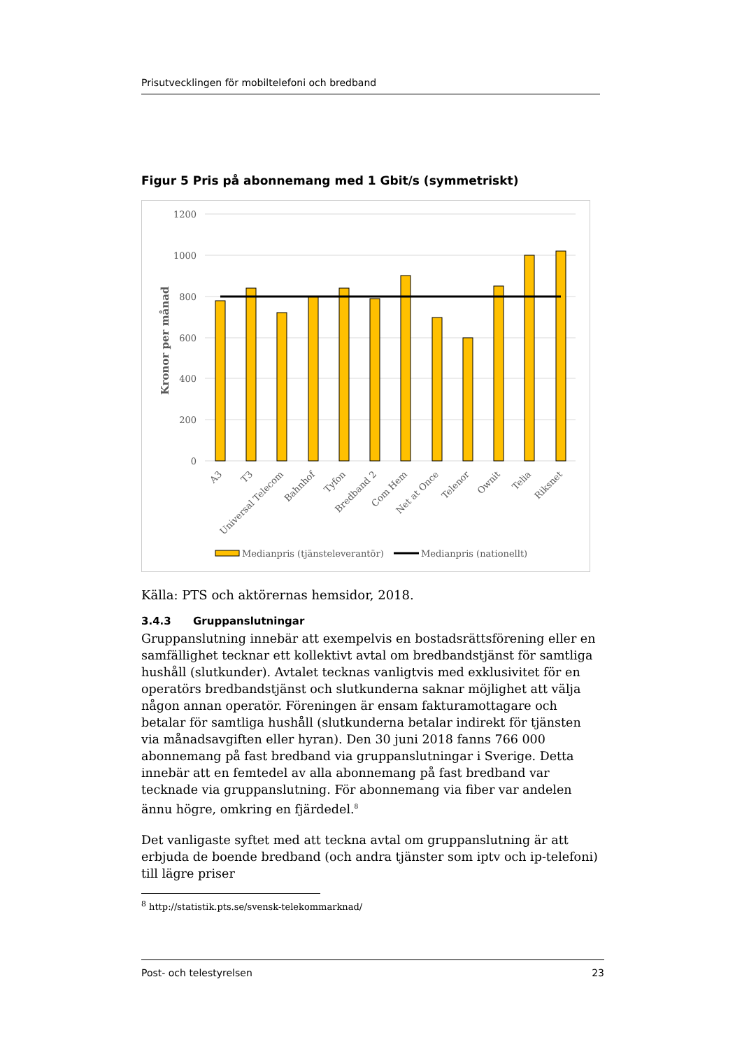Prisutvecklingen för mobiltelefoni och bredband
Figur 5 Pris på abonnemang med 1 Gbit/s (symmetriskt)
1200
1000
800
600
400
200
0
Kronor per månad
A3
T3
Universal Telecom
Bahnhof
Tyfon
Bredband 2
Com Hem
Net at Once
Telenor
Ownit
Telia
Riksnet
Medianpris (tjänsteleverantör)
Medianpris (nationellt)
Källa: PTS och aktörernas hemsidor, 2018.
3.4.3 Gruppanslutningar
Gruppanslutning innebär att exempelvis en bostadsrättsförening eller en samfällighet tecknar ett kollektivt avtal om bredbandstjänst för samtliga hushåll (slutkunder). Avtalet tecknas vanligtvis med exklusivitet för en operatörs bredbandstjänst och slutkunderna saknar möjlighet att välja någon annan operatör. Föreningen är ensam fakturamottagare och betalar för samtliga hushåll (slutkunderna betalar indirekt för tjänsten via månadsavgiften eller hyran). Den 30 juni 2018 fanns 766 000 abonnemang på fast bredband via gruppanslutningar i Sverige. Detta innebär att en femtedel av alla abonnemang på fast bredband var tecknade via gruppanslutning. För abonnemang via fiber var andelen ännu högre, omkring en fjärdedel.<sup>8</sup>
Det vanligaste syftet med att teckna avtal om gruppanslutning är att erbjuda de boende bredband (och andra tjänster som iptv och ip-telefoni) till lägre priser
<sup>8</sup> http://statistik.pts.se/svensk-telekommarknad/
Post- och telestyrelsen 23